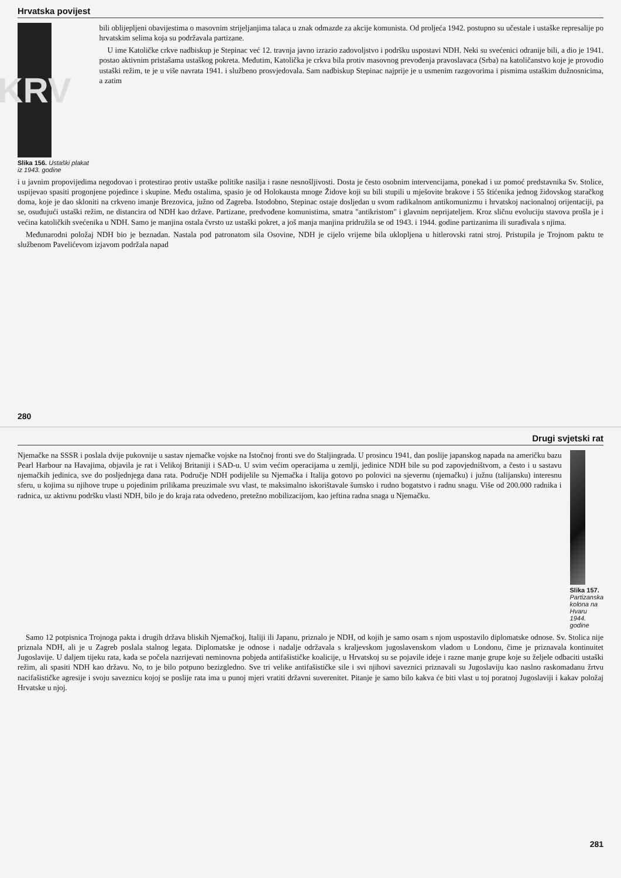Hrvatska povijest
KRV
Slika 156. Ustaški plakat iz 1943. godine
bili oblijepljeni obavijestima o masovnim strijeljanjima talaca u znak odmazde za akcije komunista. Od proljeća 1942. postupno su učestale i ustaške represalije po hrvatskim selima koja su podržavala partizane.
U ime Katoličke crkve nadbiskup je Stepinac već 12. travnja javno izrazio zadovoljstvo i podršku uspostavi NDH. Neki su svećenici odranije bili, a dio je 1941. postao aktivnim pristašama ustaškog pokreta. Međutim, Katolička je crkva bila protiv masovnog prevođenja pravoslavaca (Srba) na katoličanstvo koje je provodio ustaški režim, te je u više navrata 1941. i službeno prosvjedovala. Sam nadbiskup Stepinac najprije je u usmenim razgovorima i pismima ustaškim dužnosnicima, a zatim
i u javnim propovijedima negodovao i protestirao protiv ustaške politike nasilja i rasne nesnošljivosti. Dosta je često osobnim intervencijama, ponekad i uz pomoć predstavnika Sv. Stolice, uspijevao spasiti progonjene pojedince i skupine. Među ostalima, spasio je od Holokausta mnoge Židove koji su bili stupili u mješovite brakove i 55 štićenika jednog židovskog staračkog doma, koje je dao skloniti na crkveno imanje Brezovica, južno od Zagreba. Istodobno, Stepinac ostaje dosljedan u svom radikalnom antikomunizmu i hrvatskoj nacionalnoj orijentaciji, pa se, osuđujući ustaški režim, ne distancira od NDH kao države. Partizane, predvođene komunistima, smatra "antikristom" i glavnim neprijateljem. Kroz sličnu evoluciju stavova prošla je i većina katoličkih svećenika u NDH. Samo je manjina ostala čvrsto uz ustaški pokret, a još manja manjina pridružila se od 1943. i 1944. godine partizanima ili surađivala s njima.
Međunarodni položaj NDH bio je beznadan. Nastala pod patronatom sila Osovine, NDH je cijelo vrijeme bila uklopljena u hitlerovski ratni stroj. Pristupila je Trojnom paktu te službenom Pavelićevom izjavom podržala napad
280
Drugi svjetski rat
Njemačke na SSSR i poslala dvije pukovnije u sastav njemačke vojske na Istočnoj fronti sve do Staljingrada. U prosincu 1941, dan poslije japanskog napada na američku bazu Pearl Harbour na Havajima, objavila je rat i Velikoj Britaniji i SAD-u. U svim većim operacijama u zemlji, jedinice NDH bile su pod zapovjedništvom, a često i u sastavu njemačkih jedinica, sve do posljednjega dana rata. Područje NDH podijelile su Njemačka i Italija gotovo po polovici na sjevernu (njemačku) i južnu (talijansku) interesnu sferu, u kojima su njihove trupe u pojedinim prilikama preuzimale svu vlast, te maksimalno iskorištavale šumsko i rudno bogatstvo i radnu snagu. Više od 200.000 radnika i radnica, uz aktivnu podršku vlasti NDH, bilo je do kraja rata odvedeno, pretežno mobilizacijom, kao jeftina radna snaga u Njemačku.
.
Slika 157. Partizanska kolona na Hvaru 1944. godine
Samo 12 potpisnica Trojnoga pakta i drugih država bliskih Njemačkoj, Italiji ili Japanu, priznalo je NDH, od kojih je samo osam s njom uspostavilo diplomatske odnose. Sv. Stolica nije priznala NDH, ali je u Zagreb poslala stalnog legata. Diplomatske je odnose i nadalje održavala s kraljevskom jugoslavenskom vladom u Londonu, čime je priznavala kontinuitet Jugoslavije. U daljem tijeku rata, kada se počela nazrijevati neminovna pobjeda antifašističke koalicije, u Hrvatskoj su se pojavile ideje i razne manje grupe koje su željele odbaciti ustaški režim, ali spasiti NDH kao državu. No, to je bilo potpuno bezizgledno. Sve tri velike antifašističke sile i svi njihovi saveznici priznavali su Jugoslaviju kao naslno raskomadanu žrtvu nacifašističke agresije i svoju saveznicu kojoj se poslije rata ima u punoj mjeri vratiti državni suverenitet. Pitanje je samo bilo kakva će biti vlast u toj poratnoj Jugoslaviji i kakav položaj Hrvatske u njoj.
281